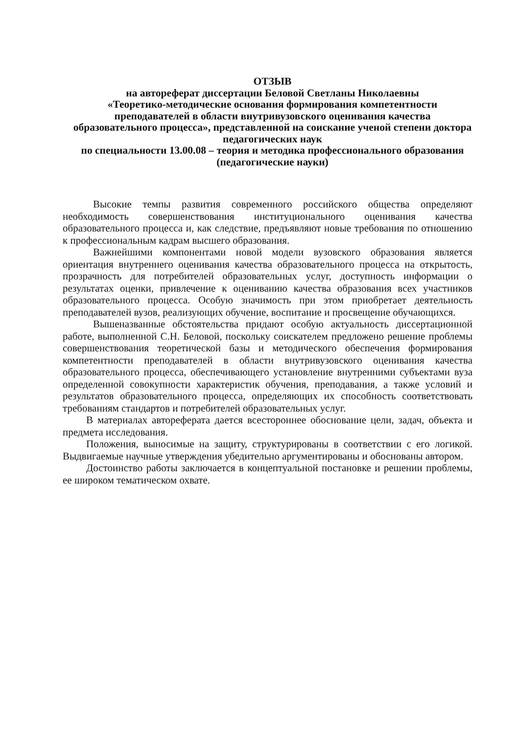ОТЗЫВ
на автореферат диссертации Беловой Светланы Николаевны
«Теоретико-методические основания формирования компетентности преподавателей в области внутривузовского оценивания качества образовательного процесса», представленной на соискание ученой степени доктора педагогических наук
по специальности 13.00.08 – теория и методика профессионального образования (педагогические науки)
Высокие темпы развития современного российского общества определяют необходимость совершенствования институционального оценивания качества образовательного процесса и, как следствие, предъявляют новые требования по отношению к профессиональным кадрам высшего образования.
Важнейшими компонентами новой модели вузовского образования является ориентация внутреннего оценивания качества образовательного процесса на открытость, прозрачность для потребителей образовательных услуг, доступность информации о результатах оценки, привлечение к оцениванию качества образования всех участников образовательного процесса. Особую значимость при этом приобретает деятельность преподавателей вузов, реализующих обучение, воспитание и просвещение обучающихся.
Вышеназванные обстоятельства придают особую актуальность диссертационной работе, выполненной С.Н. Беловой, поскольку соискателем предложено решение проблемы совершенствования теоретической базы и методического обеспечения формирования компетентности преподавателей в области внутривузовского оценивания качества образовательного процесса, обеспечивающего установление внутренними субъектами вуза определенной совокупности характеристик обучения, преподавания, а также условий и результатов образовательного процесса, определяющих их способность соответствовать требованиям стандартов и потребителей образовательных услуг.
В материалах автореферата дается всестороннее обоснование цели, задач, объекта и предмета исследования.
Положения, выносимые на защиту, структурированы в соответствии с его логикой. Выдвигаемые научные утверждения убедительно аргументированы и обоснованы автором.
Достоинство работы заключается в концептуальной постановке и решении проблемы, ее широком тематическом охвате.